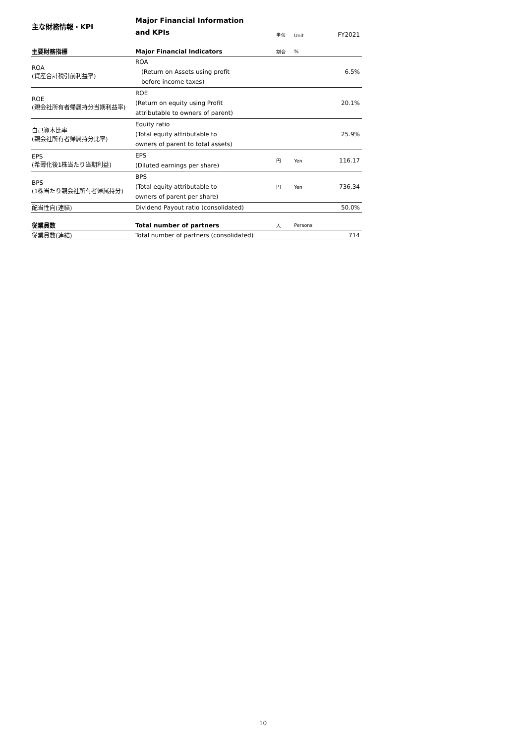| 主な財務情報・KPI | Major Financial Information and KPIs | 単位 | Unit | FY2021 |
| --- | --- | --- | --- | --- |
| 主要財務指標 | Major Financial Indicators | 割合 | % | |
| ROA (資産合計税引前利益率) | ROA (Return on Assets using profit before income taxes) | | | 6.5% |
| ROE (親会社所有者帰属持分当期利益率) | ROE (Return on equity using Profit attributable to owners of parent) | | | 20.1% |
| 自己資本比率 (親会社所有者帰属持分比率) | Equity ratio (Total equity attributable to owners of parent to total assets) | | | 25.9% |
| EPS (希薄化後1株当たり当期利益) | EPS (Diluted earnings per share) | 円 | Yen | 116.17 |
| BPS (1株当たり親会社所有者帰属持分) | BPS (Total equity attributable to owners of parent per share) | 円 | Yen | 736.34 |
| 配当性向(連結) | Dividend Payout ratio (consolidated) | | | 50.0% |
| 従業員数 | Total number of partners | 人 | Persons | |
| 従業員数(連結) | Total number of partners (consolidated) | | | 714 |
10